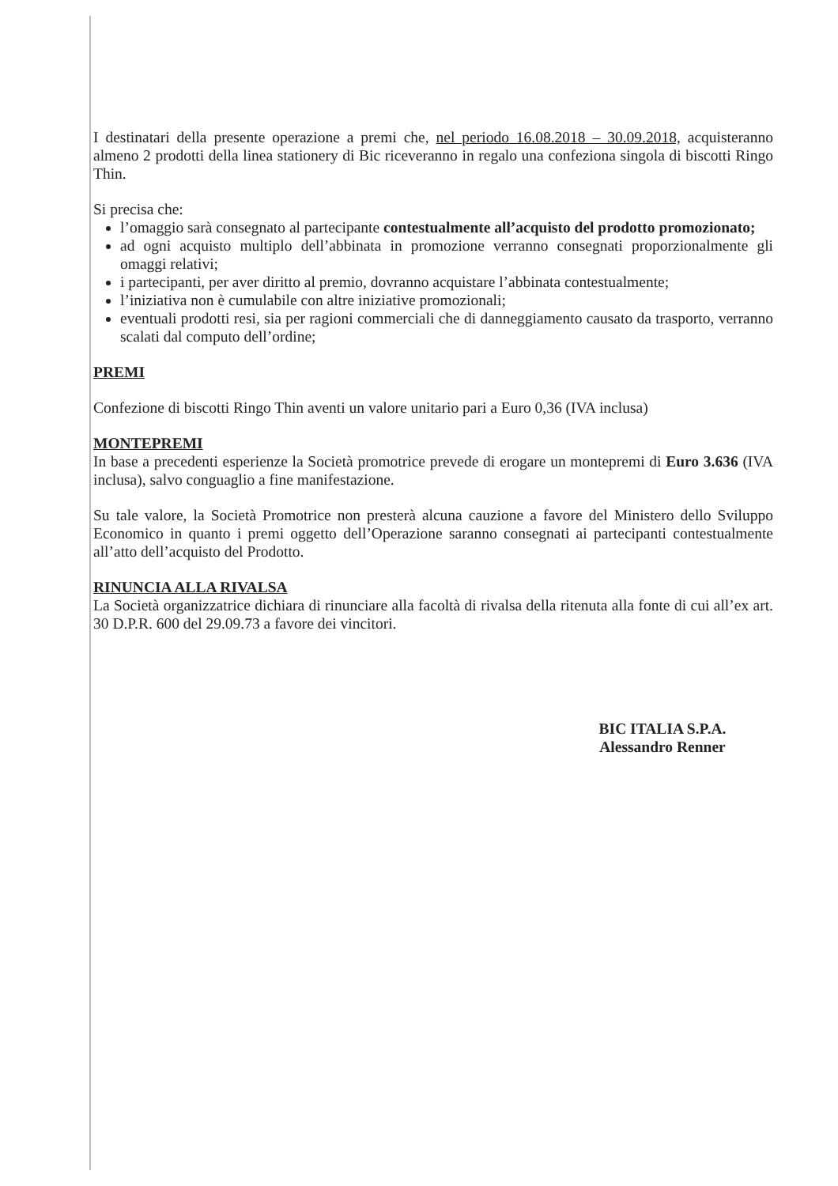I destinatari della presente operazione a premi che, nel periodo 16.08.2018 – 30.09.2018, acquisteranno almeno 2 prodotti della linea stationery di Bic riceveranno in regalo una confeziona singola di biscotti Ringo Thin.
Si precisa che:
l’omaggio sarà consegnato al partecipante contestualmente all’acquisto del prodotto promozionato;
ad ogni acquisto multiplo dell’abbinata in promozione verranno consegnati proporzionalmente gli omaggi relativi;
i partecipanti, per aver diritto al premio, dovranno acquistare l’abbinata contestualmente;
l’iniziativa non è cumulabile con altre iniziative promozionali;
eventuali prodotti resi, sia per ragioni commerciali che di danneggiamento causato da trasporto, verranno scalati dal computo dell’ordine;
PREMI
Confezione di biscotti Ringo Thin aventi un valore unitario pari a Euro 0,36 (IVA inclusa)
MONTEPREMI
In base a precedenti esperienze la Società promotrice prevede di erogare un montepremi di Euro 3.636 (IVA inclusa), salvo conguaglio a fine manifestazione.
Su tale valore, la Società Promotrice non presterà alcuna cauzione a favore del Ministero dello Sviluppo Economico in quanto i premi oggetto dell’Operazione saranno consegnati ai partecipanti contestualmente all’atto dell’acquisto del Prodotto.
RINUNCIA ALLA RIVALSA
La Società organizzatrice dichiara di rinunciare alla facoltà di rivalsa della ritenuta alla fonte di cui all’ex art. 30 D.P.R. 600 del 29.09.73 a favore dei vincitori.
BIC ITALIA S.P.A.
Alessandro Renner